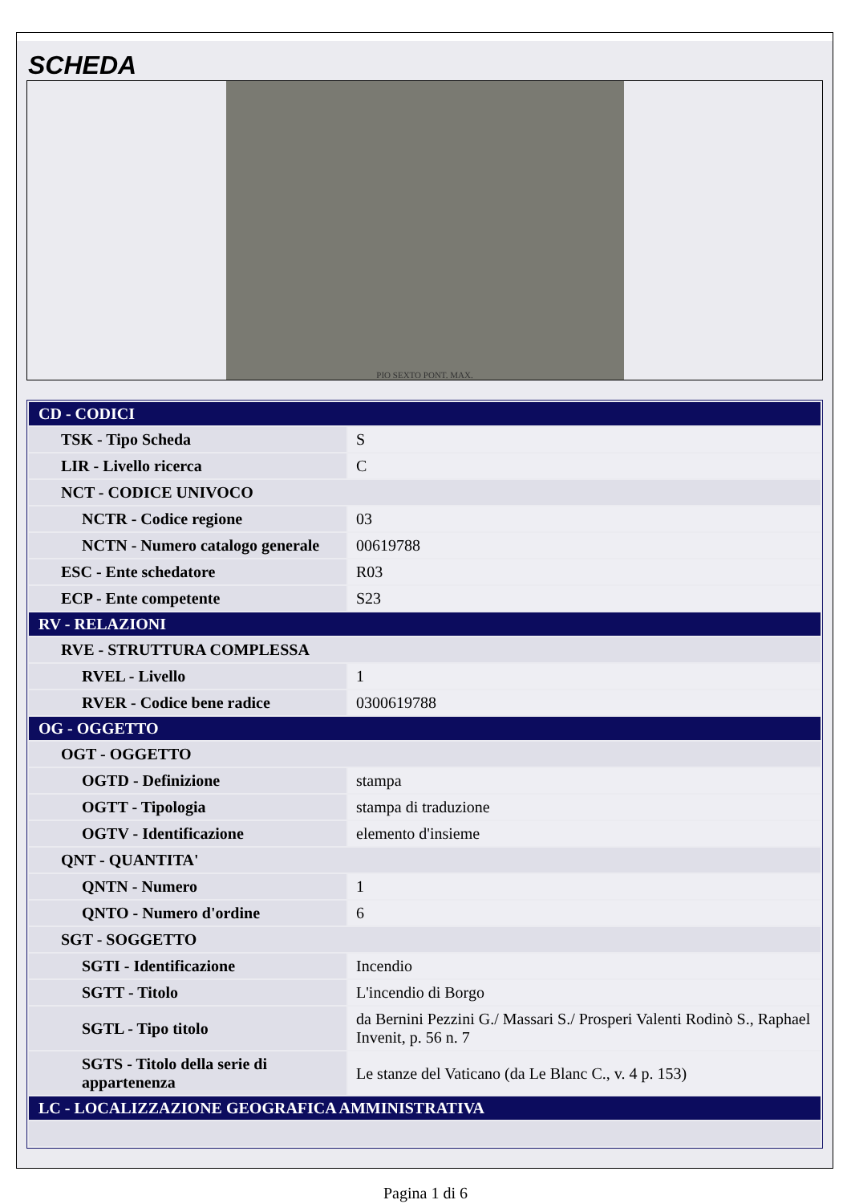SCHEDA
PIO SEXTO PONT. MAX.
| CD - CODICI | |
| TSK - Tipo Scheda | S |
| LIR - Livello ricerca | C |
| NCT - CODICE UNIVOCO | |
| NCTR - Codice regione | 03 |
| NCTN - Numero catalogo generale | 00619788 |
| ESC - Ente schedatore | R03 |
| ECP - Ente competente | S23 |
| RV - RELAZIONI | |
| RVE - STRUTTURA COMPLESSA | |
| RVEL - Livello | 1 |
| RVER - Codice bene radice | 0300619788 |
| OG - OGGETTO | |
| OGT - OGGETTO | |
| OGTD - Definizione | stampa |
| OGTT - Tipologia | stampa di traduzione |
| OGTV - Identificazione | elemento d'insieme |
| QNT - QUANTITA' | |
| QNTN - Numero | 1 |
| QNTO - Numero d'ordine | 6 |
| SGT - SOGGETTO | |
| SGTI - Identificazione | Incendio |
| SGTT - Titolo | L'incendio di Borgo |
| SGTL - Tipo titolo | da Bernini Pezzini G./ Massari S./ Prosperi Valenti Rodinò S., Raphael Invenit, p. 56 n. 7 |
| SGTS - Titolo della serie di appartenenza | Le stanze del Vaticano (da Le Blanc C., v. 4 p. 153) |
| LC - LOCALIZZAZIONE GEOGRAFICA AMMINISTRATIVA | |
Pagina 1 di 6